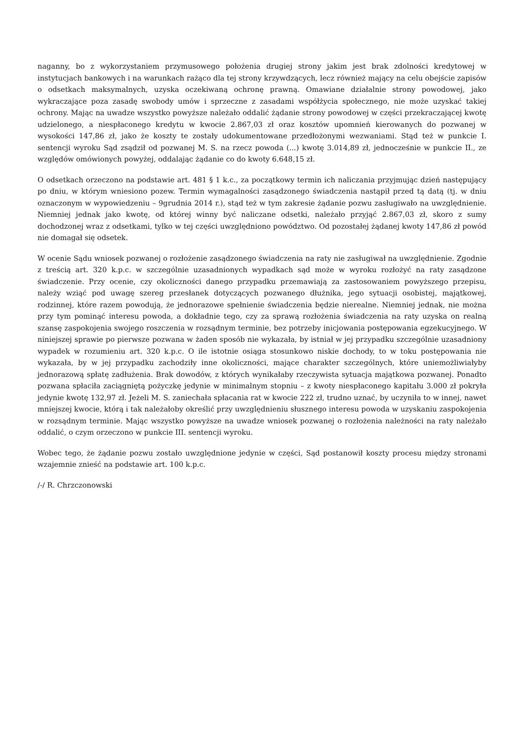naganny, bo z wykorzystaniem przymusowego położenia drugiej strony jakim jest brak zdolności kredytowej w instytucjach bankowych i na warunkach rażąco dla tej strony krzywdzących, lecz również mający na celu obejście zapisów o odsetkach maksymalnych, uzyska oczekiwaną ochronę prawną. Omawiane działalnie strony powodowej, jako wykraczające poza zasadę swobody umów i sprzeczne z zasadami współżycia społecznego, nie może uzyskać takiej ochrony. Mając na uwadze wszystko powyższe należało oddalić żądanie strony powodowej w części przekraczającej kwotę udzielonego, a niespłaconego kredytu w kwocie 2.867,03 zł oraz kosztów upomnień kierowanych do pozwanej w wysokości 147,86 zł, jako że koszty te zostały udokumentowane przedłożonymi wezwaniami. Stąd też w punkcie I. sentencji wyroku Sąd zsądził od pozwanej M. S. na rzecz powoda (...) kwotę 3.014,89 zł, jednocześnie w punkcie II., ze względów omówionych powyżej, oddalając żądanie co do kwoty 6.648,15 zł.
O odsetkach orzeczono na podstawie art. 481 § 1 k.c., za początkowy termin ich naliczania przyjmując dzień następujący po dniu, w którym wniesiono pozew. Termin wymagalności zasądzonego świadczenia nastąpił przed tą datą (tj. w dniu oznaczonym w wypowiedzeniu – 9grudnia 2014 r.), stąd też w tym zakresie żądanie pozwu zasługiwało na uwzględnienie. Niemniej jednak jako kwotę, od której winny być naliczane odsetki, należało przyjąć 2.867,03 zł, skoro z sumy dochodzonej wraz z odsetkami, tylko w tej części uwzględniono powództwo. Od pozostałej żądanej kwoty 147,86 zł powód nie domagał się odsetek.
W ocenie Sądu wniosek pozwanej o rozłożenie zasądzonego świadczenia na raty nie zasługiwał na uwzględnienie. Zgodnie z treścią art. 320 k.p.c. w szczególnie uzasadnionych wypadkach sąd może w wyroku rozłożyć na raty zasądzone świadczenie. Przy ocenie, czy okoliczności danego przypadku przemawiają za zastosowaniem powyższego przepisu, należy wziąć pod uwagę szereg przesłanek dotyczących pozwanego dłużnika, jego sytuacji osobistej, majątkowej, rodzinnej, które razem powodują, że jednorazowe spełnienie świadczenia będzie nierealne. Niemniej jednak, nie można przy tym pominąć interesu powoda, a dokładnie tego, czy za sprawą rozłożenia świadczenia na raty uzyska on realną szansę zaspokojenia swojego roszczenia w rozsądnym terminie, bez potrzeby inicjowania postępowania egzekucyjnego. W niniejszej sprawie po pierwsze pozwana w żaden sposób nie wykazała, by istniał w jej przypadku szczególnie uzasadniony wypadek w rozumieniu art. 320 k.p.c. O ile istotnie osiąga stosunkowo niskie dochody, to w toku postępowania nie wykazała, by w jej przypadku zachodziły inne okoliczności, mające charakter szczególnych, które uniemożliwiałyby jednorazową spłatę zadłużenia. Brak dowodów, z których wynikałaby rzeczywista sytuacja majątkowa pozwanej. Ponadto pozwana spłaciła zaciągniętą pożyczkę jedynie w minimalnym stopniu – z kwoty niespłaconego kapitału 3.000 zł pokryła jedynie kwotę 132,97 zł. Jeżeli M. S. zaniechała spłacania rat w kwocie 222 zł, trudno uznać, by uczyniła to w innej, nawet mniejszej kwocie, którą i tak należałoby określić przy uwzględnieniu słusznego interesu powoda w uzyskaniu zaspokojenia w rozsądnym terminie. Mając wszystko powyższe na uwadze wniosek pozwanej o rozłożenia należności na raty należało oddalić, o czym orzeczono w punkcie III. sentencji wyroku.
Wobec tego, że żądanie pozwu zostało uwzględnione jedynie w części, Sąd postanowił koszty procesu między stronami wzajemnie znieść na podstawie art. 100 k.p.c.
/-/ R. Chrzczonowski